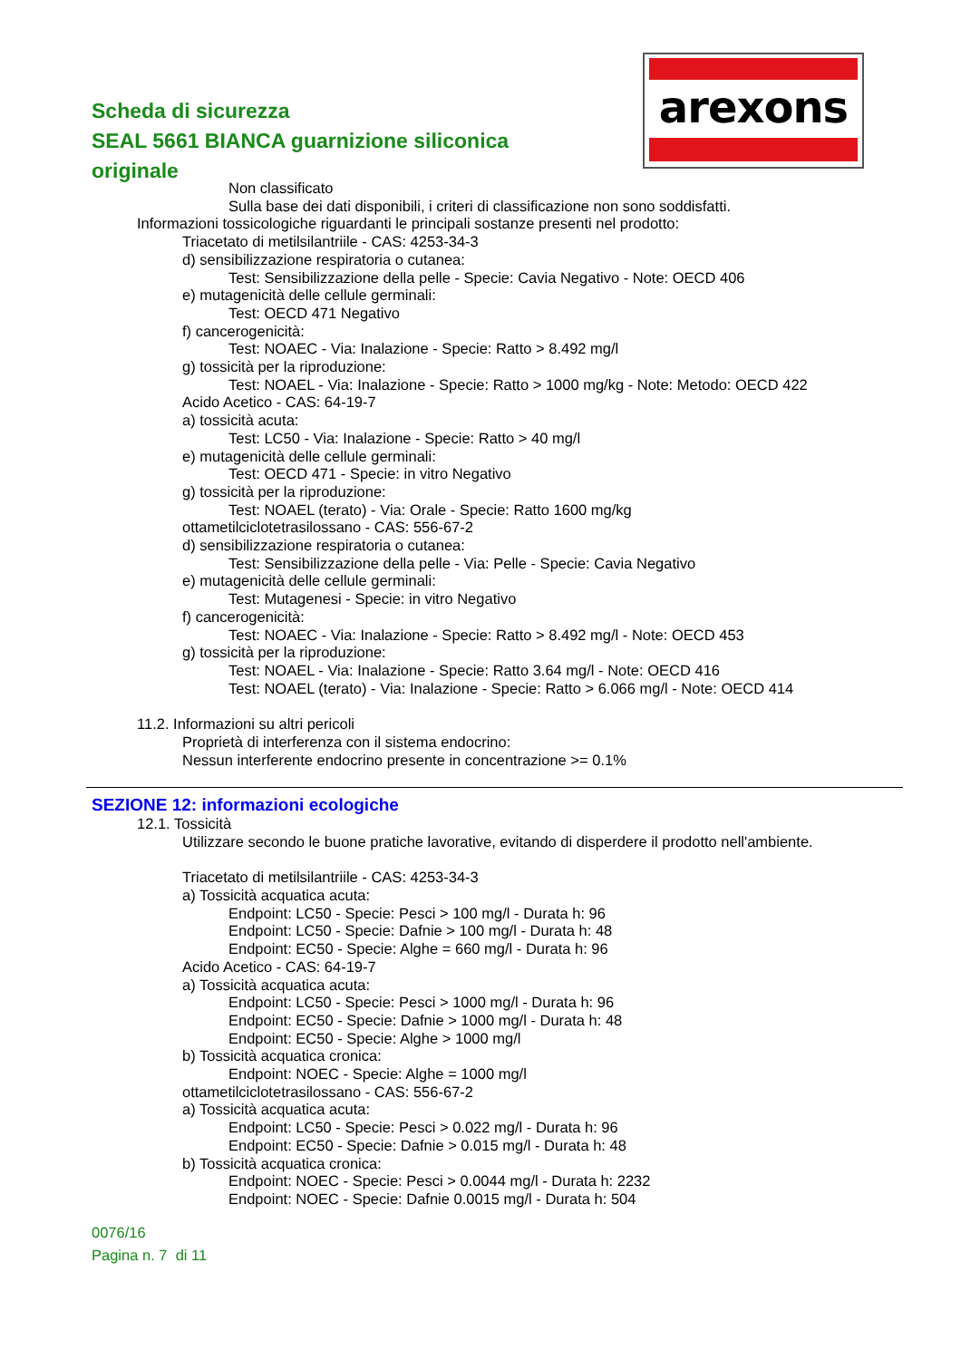Scheda di sicurezza
SEAL 5661 BIANCA guarnizione siliconica originale
arexons
Non classificato
Sulla base dei dati disponibili, i criteri di classificazione non sono soddisfatti.
Informazioni tossicologiche riguardanti le principali sostanze presenti nel prodotto:
Triacetato di metilsilantriile - CAS: 4253-34-3
d) sensibilizzazione respiratoria o cutanea:
Test: Sensibilizzazione della pelle - Specie: Cavia Negativo - Note: OECD 406
e) mutagenicità delle cellule germinali:
Test: OECD 471 Negativo
f) cancerogenicità:
Test: NOAEC - Via: Inalazione - Specie: Ratto > 8.492 mg/l
g) tossicità per la riproduzione:
Test: NOAEL - Via: Inalazione - Specie: Ratto > 1000 mg/kg - Note: Metodo: OECD 422
Acido Acetico - CAS: 64-19-7
a) tossicità acuta:
Test: LC50 - Via: Inalazione - Specie: Ratto > 40 mg/l
e) mutagenicità delle cellule germinali:
Test: OECD 471 - Specie: in vitro Negativo
g) tossicità per la riproduzione:
Test: NOAEL (terato) - Via: Orale - Specie: Ratto 1600 mg/kg
ottametilciclotetrasilossano - CAS: 556-67-2
d) sensibilizzazione respiratoria o cutanea:
Test: Sensibilizzazione della pelle - Via: Pelle - Specie: Cavia Negativo
e) mutagenicità delle cellule germinali:
Test: Mutagenesi - Specie: in vitro Negativo
f) cancerogenicità:
Test: NOAEC - Via: Inalazione - Specie: Ratto > 8.492 mg/l - Note: OECD 453
g) tossicità per la riproduzione:
Test: NOAEL - Via: Inalazione - Specie: Ratto 3.64 mg/l - Note: OECD 416
Test: NOAEL (terato) - Via: Inalazione - Specie: Ratto > 6.066 mg/l - Note: OECD 414
11.2. Informazioni su altri pericoli
Proprietà di interferenza con il sistema endocrino:
Nessun interferente endocrino presente in concentrazione >= 0.1%
SEZIONE 12: informazioni ecologiche
12.1. Tossicità
Utilizzare secondo le buone pratiche lavorative, evitando di disperdere il prodotto nell'ambiente.
Triacetato di metilsilantriile - CAS: 4253-34-3
a) Tossicità acquatica acuta:
Endpoint: LC50 - Specie: Pesci > 100 mg/l - Durata h: 96
Endpoint: LC50 - Specie: Dafnie > 100 mg/l - Durata h: 48
Endpoint: EC50 - Specie: Alghe = 660 mg/l - Durata h: 96
Acido Acetico - CAS: 64-19-7
a) Tossicità acquatica acuta:
Endpoint: LC50 - Specie: Pesci > 1000 mg/l - Durata h: 96
Endpoint: EC50 - Specie: Dafnie > 1000 mg/l - Durata h: 48
Endpoint: EC50 - Specie: Alghe > 1000 mg/l
b) Tossicità acquatica cronica:
Endpoint: NOEC - Specie: Alghe = 1000 mg/l
ottametilciclotetrasilossano - CAS: 556-67-2
a) Tossicità acquatica acuta:
Endpoint: LC50 - Specie: Pesci > 0.022 mg/l - Durata h: 96
Endpoint: EC50 - Specie: Dafnie > 0.015 mg/l - Durata h: 48
b) Tossicità acquatica cronica:
Endpoint: NOEC - Specie: Pesci > 0.0044 mg/l - Durata h: 2232
Endpoint: NOEC - Specie: Dafnie 0.0015 mg/l - Durata h: 504
0076/16
Pagina n. 7 di 11